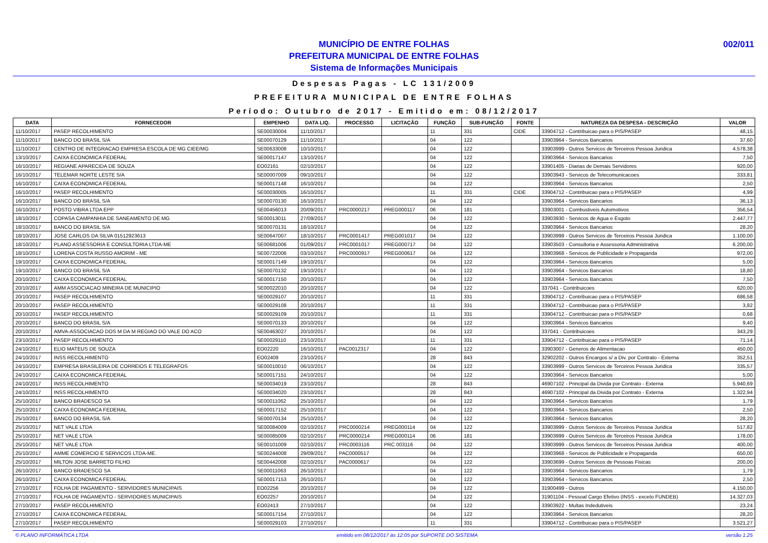002/011 MUNICÍPIO DE ENTRE FOLHAS
PREFEITURA MUNICIPAL DE ENTRE FOLHAS
Sistema de Informações Municipais
Despesas Pagas - LC 131/2009
PREFEITURA MUNICIPAL DE ENTRE FOLHAS
Período: Outubro de 2017 - Emitido em: 08/12/2017
| DATA | FORNECEDOR | EMPENHO | DATA LIQ. | PROCESSO | LICITAÇÃO | FUNÇÃO | SUB-FUNÇÃO | FONTE | NATUREZA DA DESPESA - DESCRIÇÃO | VALOR |
| --- | --- | --- | --- | --- | --- | --- | --- | --- | --- | --- |
| 11/10/2017 | PASEP RECOLHIMENTO | SE00030004 | 11/10/2017 | | | 11 | 331 | CIDE | 33904712 - Contribuicao para o PIS/PASEP | 48,15 |
| 11/10/2017 | BANCO DO BRASIL S/A | SE00070129 | 11/10/2017 | | | 04 | 122 | | 33903964 - Servicos Bancarios | 37,60 |
| 11/10/2017 | CENTRO DE INTEGRACAO EMPRESA ESCOLA DE MG CIEE/MG | SE00633008 | 10/10/2017 | | | 04 | 122 | | 33903999 - Outros Servicos de Terceiros Pessoa Juridica | 4.578,38 |
| 13/10/2017 | CAIXA ECONOMICA FEDERAL | SE00017147 | 13/10/2017 | | | 04 | 122 | | 33903964 - Servicos Bancarios | 7,50 |
| 16/10/2017 | REGIANE APARECIDA DE SOUZA | EO02161 | 02/10/2017 | | | 04 | 122 | | 33901405 - Diarias de Demais Servidores | 920,00 |
| 16/10/2017 | TELEMAR NORTE LESTE S/A | SE00007009 | 09/10/2017 | | | 04 | 122 | | 33903943 - Servicos de Telecomunicacoes | 333,81 |
| 16/10/2017 | CAIXA ECONOMICA FEDERAL | SE00017148 | 16/10/2017 | | | 04 | 122 | | 33903964 - Servicos Bancarios | 2,50 |
| 16/10/2017 | PASEP RECOLHIMENTO | SE00030005 | 16/10/2017 | | | 11 | 331 | CIDE | 33904712 - Contribuicao para o PIS/PASEP | 4,99 |
| 16/10/2017 | BANCO DO BRASIL S/A | SE00070130 | 16/10/2017 | | | 04 | 122 | | 33903964 - Servicos Bancarios | 36,13 |
| 16/10/2017 | POSTO VIBRA LTDA EPP | SE00456013 | 20/09/2017 | PRC0000217 | PREG000117 | 06 | 181 | | 33903001 - Combustiveis Automotivos | 356,54 |
| 18/10/2017 | COPASA CAMPANHIA DE SANEAMENTO DE MG | SE00013011 | 27/09/2017 | | | 04 | 122 | | 33903930 - Servicos de Agua e Esgoto | 2.447,77 |
| 18/10/2017 | BANCO DO BRASIL S/A | SE00070131 | 18/10/2017 | | | 04 | 122 | | 33903964 - Servicos Bancarios | 28,20 |
| 18/10/2017 | JOSE CARLOS DA SILVA 01512923613 | SE00647007 | 18/10/2017 | PRC0001417 | PREG001017 | 04 | 122 | | 33903999 - Outros Servicos de Terceiros Pessoa Juridica | 1.100,00 |
| 18/10/2017 | PLANO ASSESSORIA E CONSULTORIA LTDA-ME | SE00681006 | 01/09/2017 | PRC0001017 | PREG000717 | 04 | 122 | | 33903503 - Consultoria e Assessoria Administrativa | 6.200,00 |
| 18/10/2017 | LORENA COSTA RUSSO AMORIM - ME | SE00722006 | 03/10/2017 | PRC0000917 | PREG000617 | 04 | 122 | | 33903968 - Servicos de Publicidade e Propaganda | 972,00 |
| 19/10/2017 | CAIXA ECONOMICA FEDERAL | SE00017149 | 19/10/2017 | | | 04 | 122 | | 33903964 - Servicos Bancarios | 5,00 |
| 19/10/2017 | BANCO DO BRASIL S/A | SE00070132 | 19/10/2017 | | | 04 | 122 | | 33903964 - Servicos Bancarios | 18,80 |
| 20/10/2017 | CAIXA ECONOMICA FEDERAL | SE00017150 | 20/10/2017 | | | 04 | 122 | | 33903964 - Servicos Bancarios | 7,50 |
| 20/10/2017 | AMM ASSOCIACAO MINEIRA DE MUNICIPIO | SE00022010 | 20/10/2017 | | | 04 | 122 | | 337041 - Contribuicoes | 620,00 |
| 20/10/2017 | PASEP RECOLHIMENTO | SE00029107 | 20/10/2017 | | | 11 | 331 | | 33904712 - Contribuicao para o PIS/PASEP | 686,58 |
| 20/10/2017 | PASEP RECOLHIMENTO | SE00029108 | 20/10/2017 | | | 11 | 331 | | 33904712 - Contribuicao para o PIS/PASEP | 3,82 |
| 20/10/2017 | PASEP RECOLHIMENTO | SE00029109 | 20/10/2017 | | | 11 | 331 | | 33904712 - Contribuicao para o PIS/PASEP | 0,68 |
| 20/10/2017 | BANCO DO BRASIL S/A | SE00070133 | 20/10/2017 | | | 04 | 122 | | 33903964 - Servicos Bancarios | 9,40 |
| 20/10/2017 | AMVA-ASSOCIACAO DOS M DA M REGIAO DO VALE DO ACO | SE00463027 | 20/10/2017 | | | 04 | 122 | | 337041 - Contribuicoes | 343,29 |
| 23/10/2017 | PASEP RECOLHIMENTO | SE00029110 | 23/10/2017 | | | 11 | 331 | | 33904712 - Contribuicao para o PIS/PASEP | 71,14 |
| 24/10/2017 | ELIO MATEUS DE SOUZA | EO02220 | 16/10/2017 | PAC0012317 | | 04 | 122 | | 33903007 - Generos de Alimentacao | 450,00 |
| 24/10/2017 | INSS RECOLHIMENTO | EO02409 | 23/10/2017 | | | 28 | 843 | | 32902202 - Outros Encargos s/ a Div. por Contrato - Externa | 352,51 |
| 24/10/2017 | EMPRESA BRASILEIRA DE CORREIOS E TELEGRAFOS | SE00010010 | 06/10/2017 | | | 04 | 122 | | 33903999 - Outros Servicos de Terceiros Pessoa Juridica | 335,57 |
| 24/10/2017 | CAIXA ECONOMICA FEDERAL | SE00017151 | 24/10/2017 | | | 04 | 122 | | 33903964 - Servicos Bancarios | 5,00 |
| 24/10/2017 | INSS RECOLHIMENTO | SE00034019 | 23/10/2017 | | | 28 | 843 | | 46907102 - Principal da Divida por Contrato - Externa | 5.940,69 |
| 24/10/2017 | INSS RECOLHIMENTO | SE00034020 | 23/10/2017 | | | 28 | 843 | | 46907102 - Principal da Divida por Contrato - Externa | 1.322,94 |
| 25/10/2017 | BANCO BRADESCO SA | SE00011062 | 25/10/2017 | | | 04 | 122 | | 33903964 - Servicos Bancarios | 1,79 |
| 25/10/2017 | CAIXA ECONOMICA FEDERAL | SE00017152 | 25/10/2017 | | | 04 | 122 | | 33903964 - Servicos Bancarios | 2,50 |
| 25/10/2017 | BANCO DO BRASIL S/A | SE00070134 | 25/10/2017 | | | 04 | 122 | | 33903964 - Servicos Bancarios | 28,20 |
| 25/10/2017 | NET VALE LTDA | SE00084009 | 02/10/2017 | PRC0000214 | PREG000114 | 04 | 122 | | 33903999 - Outros Servicos de Terceiros Pessoa Juridica | 517,82 |
| 25/10/2017 | NET VALE LTDA | SE00085009 | 02/10/2017 | PRC0000214 | PREG000114 | 06 | 181 | | 33903999 - Outros Servicos de Terceiros Pessoa Juridica | 178,00 |
| 25/10/2017 | NET VALE LTDA | SE00101009 | 02/10/2017 | PRC0003116 | PRC 003116 | 04 | 122 | | 33903999 - Outros Servicos de Terceiros Pessoa Juridica | 400,00 |
| 25/10/2017 | AMME COMERCIO E SERVICOS LTDA-ME. | SE00244008 | 29/09/2017 | PAC0000517 | | 04 | 122 | | 33903968 - Servicos de Publicidade e Propaganda | 650,00 |
| 25/10/2017 | MILTON JOSE BARRETO FILHO | SE00442008 | 02/10/2017 | PAC0000617 | | 04 | 122 | | 33903699 - Outros Servicos de Pessoas Fisicas | 200,00 |
| 26/10/2017 | BANCO BRADESCO SA | SE00011063 | 26/10/2017 | | | 04 | 122 | | 33903964 - Servicos Bancarios | 1,79 |
| 26/10/2017 | CAIXA ECONOMICA FEDERAL | SE00017153 | 26/10/2017 | | | 04 | 122 | | 33903964 - Servicos Bancarios | 2,50 |
| 27/10/2017 | FOLHA DE PAGAMENTO - SERVIDORES MUNICIPAIS | EO02256 | 20/10/2017 | | | 04 | 122 | | 31900499 - Outros | 4.150,00 |
| 27/10/2017 | FOLHA DE PAGAMENTO - SERVIDORES MUNICIPAIS | EO02257 | 20/10/2017 | | | 04 | 122 | | 31901104 - Pessoal Cargo Efetivo (INSS - exceto FUNDEB) | 14.327,03 |
| 27/10/2017 | PASEP RECOLHIMENTO | EO02413 | 27/10/2017 | | | 04 | 122 | | 33903922 - Multas Indedutiveis | 23,24 |
| 27/10/2017 | CAIXA ECONOMICA FEDERAL | SE00017154 | 27/10/2017 | | | 04 | 122 | | 33903964 - Servicos Bancarios | 28,20 |
| 27/10/2017 | PASEP RECOLHIMENTO | SE00029103 | 27/10/2017 | | | 11 | 331 | | 33904712 - Contribuicao para o PIS/PASEP | 3.521,27 |
© PLANO INFORMÁTICA LTDA emitido em 08/12/2017 às 12:05 por SUPORTE DO SISTEMA versão 1.25